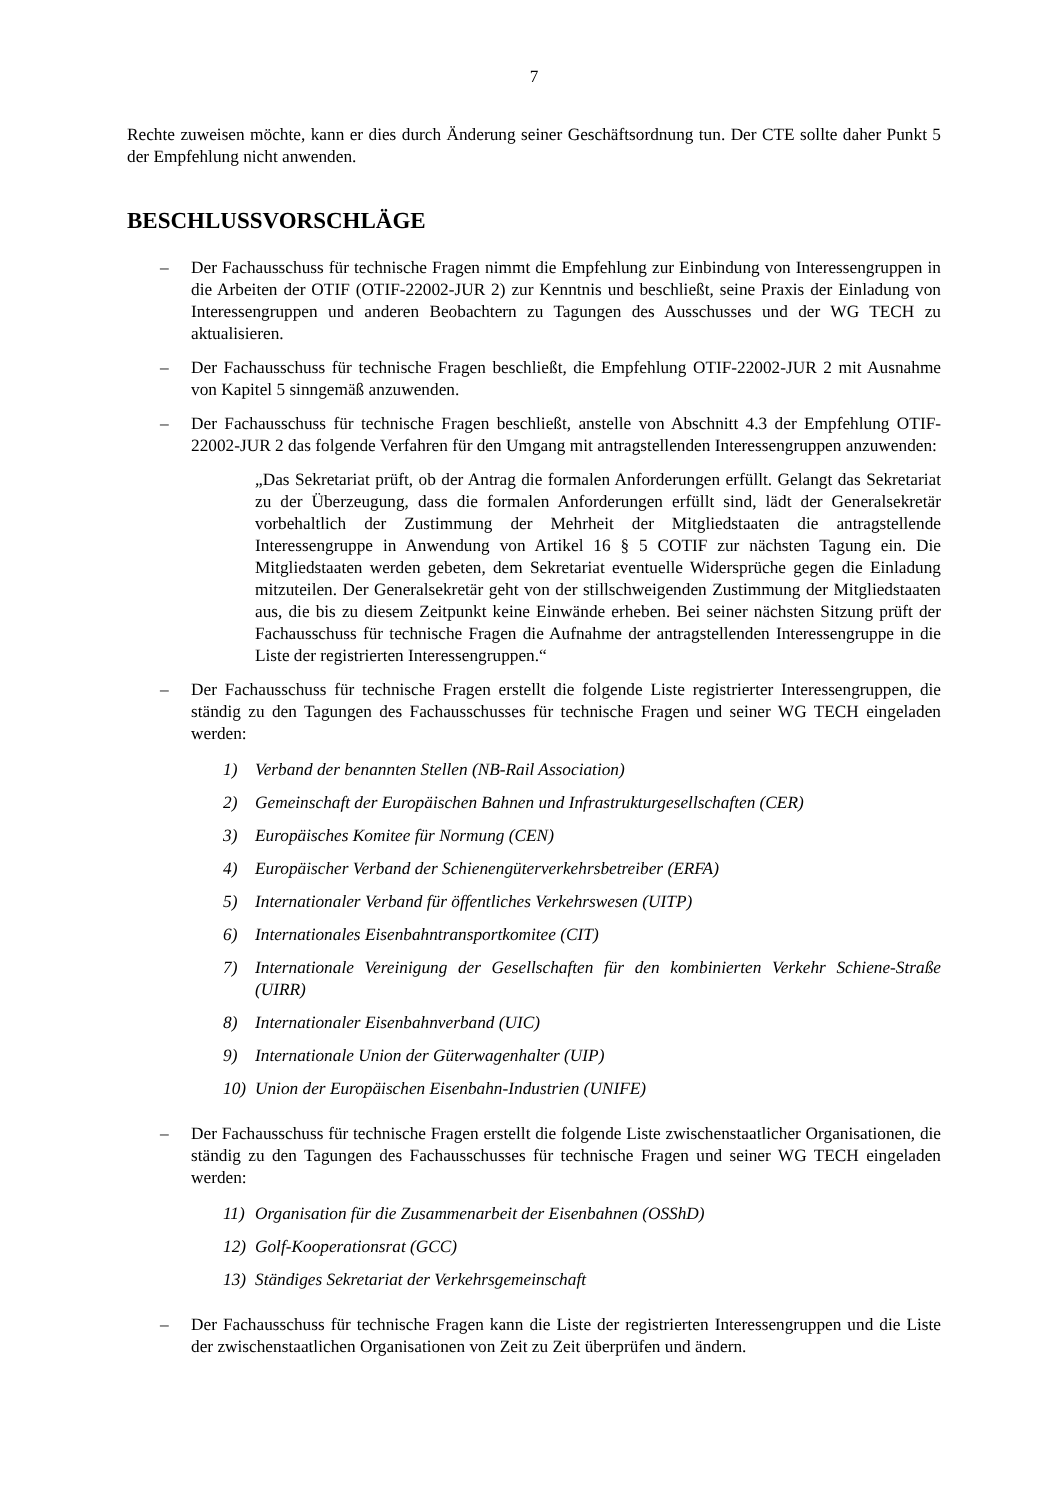7
Rechte zuweisen möchte, kann er dies durch Änderung seiner Geschäftsordnung tun. Der CTE sollte daher Punkt 5 der Empfehlung nicht anwenden.
BESCHLUSSVORSCHLÄGE
– Der Fachausschuss für technische Fragen nimmt die Empfehlung zur Einbindung von Interessengruppen in die Arbeiten der OTIF (OTIF-22002-JUR 2) zur Kenntnis und beschließt, seine Praxis der Einladung von Interessengruppen und anderen Beobachtern zu Tagungen des Ausschusses und der WG TECH zu aktualisieren.
– Der Fachausschuss für technische Fragen beschließt, die Empfehlung OTIF-22002-JUR 2 mit Ausnahme von Kapitel 5 sinngemäß anzuwenden.
– Der Fachausschuss für technische Fragen beschließt, anstelle von Abschnitt 4.3 der Empfehlung OTIF-22002-JUR 2 das folgende Verfahren für den Umgang mit antragstellenden Interessengruppen anzuwenden:
„Das Sekretariat prüft, ob der Antrag die formalen Anforderungen erfüllt. Gelangt das Sekretariat zu der Überzeugung, dass die formalen Anforderungen erfüllt sind, lädt der Generalsekretär vorbehaltlich der Zustimmung der Mehrheit der Mitgliedstaaten die antragstellende Interessengruppe in Anwendung von Artikel 16 § 5 COTIF zur nächsten Tagung ein. Die Mitgliedstaaten werden gebeten, dem Sekretariat eventuelle Widersprüche gegen die Einladung mitzuteilen. Der Generalsekretär geht von der stillschweigenden Zustimmung der Mitgliedstaaten aus, die bis zu diesem Zeitpunkt keine Einwände erheben. Bei seiner nächsten Sitzung prüft der Fachausschuss für technische Fragen die Aufnahme der antragstellenden Interessengruppe in die Liste der registrierten Interessengruppen.“
– Der Fachausschuss für technische Fragen erstellt die folgende Liste registrierter Interessengruppen, die ständig zu den Tagungen des Fachausschusses für technische Fragen und seiner WG TECH eingeladen werden:
1) Verband der benannten Stellen (NB-Rail Association)
2) Gemeinschaft der Europäischen Bahnen und Infrastrukturgesellschaften (CER)
3) Europäisches Komitee für Normung (CEN)
4) Europäischer Verband der Schienengüterverkehrsbetreiber (ERFA)
5) Internationaler Verband für öffentliches Verkehrswesen (UITP)
6) Internationales Eisenbahntransportkomitee (CIT)
7) Internationale Vereinigung der Gesellschaften für den kombinierten Verkehr Schiene-Straße (UIRR)
8) Internationaler Eisenbahnverband (UIC)
9) Internationale Union der Güterwagenhalter (UIP)
10) Union der Europäischen Eisenbahn-Industrien (UNIFE)
– Der Fachausschuss für technische Fragen erstellt die folgende Liste zwischenstaatlicher Organisationen, die ständig zu den Tagungen des Fachausschusses für technische Fragen und seiner WG TECH eingeladen werden:
11) Organisation für die Zusammenarbeit der Eisenbahnen (OSShD)
12) Golf-Kooperationsrat (GCC)
13) Ständiges Sekretariat der Verkehrsgemeinschaft
– Der Fachausschuss für technische Fragen kann die Liste der registrierten Interessengruppen und die Liste der zwischenstaatlichen Organisationen von Zeit zu Zeit überprüfen und ändern.